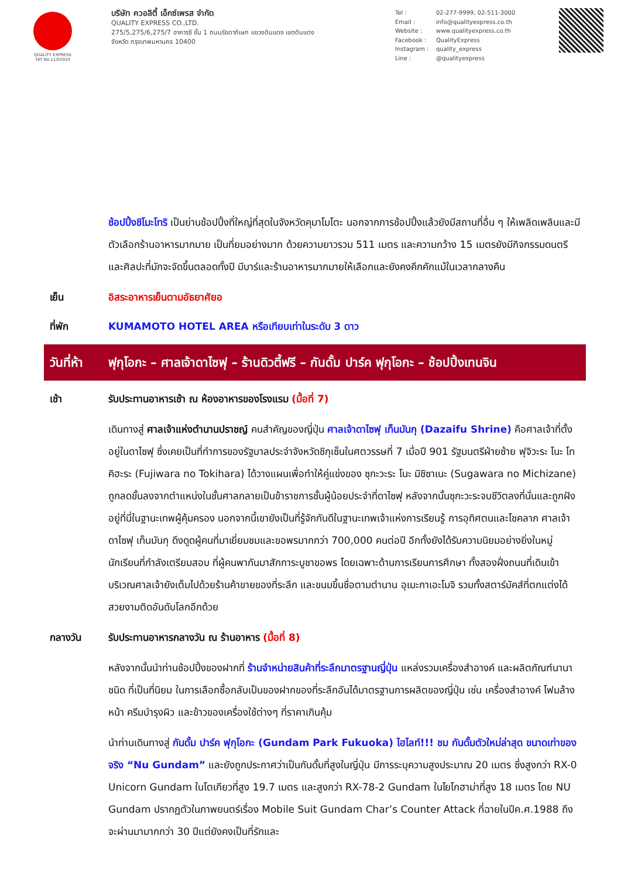QUALITY EXPRESS
TAT No.11/02024
บริษัท ควอลิตี้ เอ็กซ์เพรส จำกัด
QUALITY EXPRESS CO.,LTD.
275/5,275/6,275/7 อาคารซี ชั้น 1 ถนนรัชดาภิเษก แขวงดินแดง เขตดินแดง
จังหวัด กรุงเทพมหานคร 10400
Tel : 02-277-9999, 02-511-3000
Email : info@qualityexpress.co.th
Website : www.qualityexpress.co.th
Facebook : QualityExpress
Instagram : quality_express
Line : @qualityexpress
ช้อปปิ้งชิโมะโทริ เป็นย่านช้อปปิ้งที่ใหญ่ที่สุดในจังหวัดคุมาโมโตะ นอกจากการช้อปปิ้งแล้วยังมีสถานที่อื่น ๆ ให้เพลิดเพลินและมีตัวเลือกร้านอาหารมากมาย เป็นที่ยมอย่างมาก ด้วยความยาวรวม 511 เมตร และความกว้าง 15 เมตรยังมีกิจกรรมดนตรีและศิลปะที่มักจะจัดขึ้นตลอดทั้งปี มีบาร์และร้านอาหารมากมายให้เลือกและยังคงคึกคักแม้ในเวลากลางคืน
เย็น อิสระอาหารเย็นตามอัธยาศัยอ
ที่พัก KUMAMOTO HOTEL AREA หรือเทียบเท่าในระดับ 3 ดาว
วันที่ห้า
ฟุกุโอกะ – ศาลเจ้าดาไซฟุ – ร้านดิวตี้ฟรี – กันดั้ม ปาร์ค ฟุกุโอกะ – ช้อปปิ้งเทนจิน
เช้า รับประทานอาหารเช้า ณ ห้องอาหารของโรงแรม (มื้อที่ 7)
เดินทางสู่ ศาลเจ้าแห่งตำนานปราชญ์ คนสำคัญของญี่ปุ่น ศาลเจ้าดาไซฟุ เท็นมันกุ (Dazaifu Shrine) คือศาลเจ้าที่ตั้งอยู่ในดาไซฟุ ซึ่งเคยเป็นที่ทำการของรัฐบาลประจำจังหวัดชิกุเซ็นในศตวรรษที่ 7 เมื่อปี 901 รัฐมนตรีฝ่ายซ้าย ฟุจิวะระ โนะ โทคิฮะระ (Fujiwara no Tokihara) ได้วางแผนเพื่อทำให้คู่แข่งของ ซุกะวะระ โนะ มิชิซาเนะ (Sugawara no Michizane) ถูกลดขั้นลงจากตำแหน่งในชั้นศาลกลายเป็นข้าราชการชั้นผู้น้อยประจำที่ดาไซฟุ หลังจากนั้นซุกะวะระจบชีวิตลงที่นั่นและถูกฝังอยู่ที่นี่ในฐานะเทพผู้คุ้มครอง นอกจากนี้เขายังเป็นที่รู้จักกันดีในฐานะเทพเจ้าแห่งการเรียนรู้ การอุทิศตนและโชคลาภ ศาลเจ้าดาไซฟุ เท็นมันกุ ดึงดูดผู้คนที่มาเยี่ยมชมและขอพรมากกว่า 700,000 คนต่อปี อีกทั้งยังได้รับความนิยมอย่างยิ่งในหมู่นักเรียนที่กำลังเตรียมสอบ ที่ผู้คนพากันมาสักการะบูชาขอพร โดยเฉพาะด้านการเรียนการศึกษา ทั้งสองฝั่งถนนที่เดินเข้าบริเวณศาลเจ้ายังเต็มไปด้วยร้านค้าขายของที่ระลึก และขนมขึ้นชื่อตามตำนาน อุเมะกาเอะโมจิ รวมทั้งสตาร์บัคส์ที่ตกแต่งได้สวยงามติดอันดับโลกอีกด้วย
กลางวัน รับประทานอาหารกลางวัน ณ ร้านอาหาร (มื้อที่ 8)
หลังจากนั้นนำท่านช้อปปิ้งของฝากที่ ร้านจำหน่ายสินค้าที่ระลึกมาตรฐานญี่ปุ่น แหล่งรวมเครื่องสำอางค์ และผลิตภัณฑ์นานาชนิด ที่เป็นที่นิยม ในการเลือกซื้อกลับเป็นของฝากของที่ระลึกอันได้มาตรฐานการผลิตของญี่ปุ่น เช่น เครื่องสำอางค์ โฟมล้างหน้า ครีมบำรุงผิว และข้าวของเครื่องใช้ต่างๆ ที่ราคาเกินคุ้ม
นำท่านเดินทางสู่ กันดั้ม ปาร์ค ฟุกุโอกะ (Gundam Park Fukuoka) ไฮไลท์!!! ชม กันดั้มตัวใหม่ล่าสุด ขนาดเท่าของจริง “Nu Gundam” และยังถูกประกาศว่าเป็นกันดั้มที่สูงในญี่ปุ่น มีการระบุความสูงประมาณ 20 เมตร ซึ่งสูงกว่า RX-0 Unicorn Gundam ในโตเกียวที่สูง 19.7 เมตร และสูงกว่า RX-78-2 Gundam ในโยโกฮาม่าที่สูง 18 เมตร โดย NU Gundam ปรากฏตัวในภาพยนตร์เรื่อง Mobile Suit Gundam Char’s Counter Attack ที่ฉายในปีค.ศ.1988 ถึงจะผ่านมามากกว่า 30 ปีแต่ยังคงเป็นที่รักและ